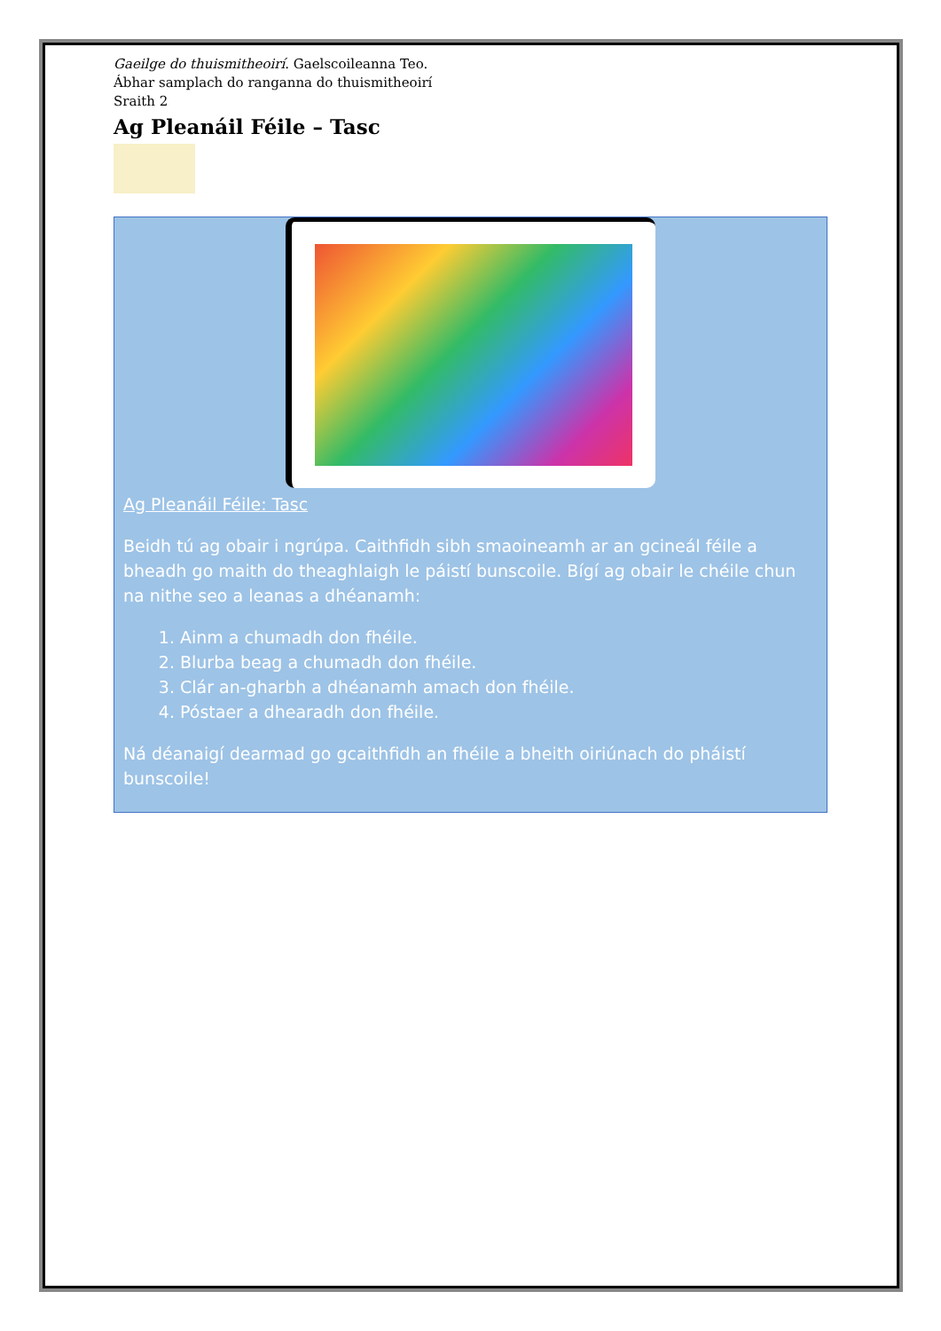Gaeilge do thuismitheoirí. Gaelscoileanna Teo.
Ábhar samplach do ranganna do thuismitheoirí
Sraith 2
Ag Pleanáil Féile – Tasc
Ag Pleanáil Féile: Tasc
Beidh tú ag obair i ngrúpa. Caithfidh sibh smaoineamh ar an gcineál féile a bheadh go maith do theaghlaigh le páistí bunscoile. Bígí ag obair le chéile chun na nithe seo a leanas a dhéanamh:
1. Ainm a chumadh don fhéile.
2. Blurba beag a chumadh don fhéile.
3. Clár an-gharbh a dhéanamh amach don fhéile.
4. Póstaer a dhearadh don fhéile.
Ná déanaigí dearmad go gcaithfidh an fhéile a bheith oiriúnach do pháistí bunscoile!